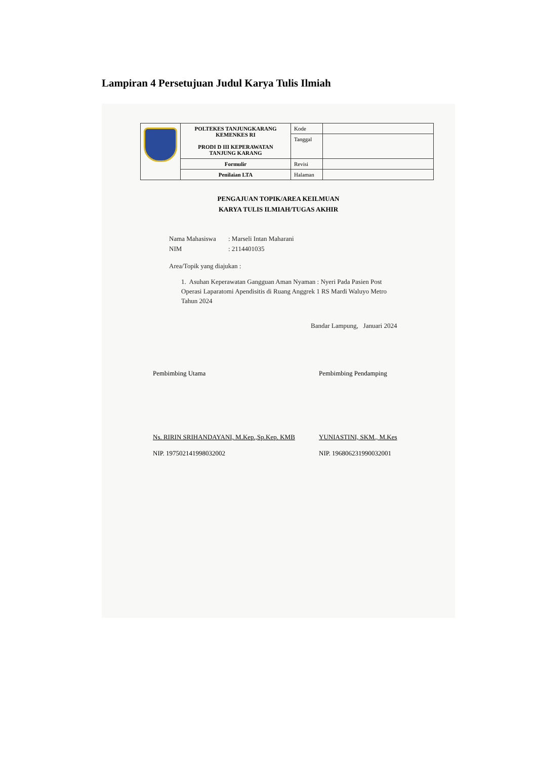Lampiran 4 Persetujuan Judul Karya Tulis Ilmiah
| | POLTEKES TANJUNGKARANG KEMENKES RI PRODI D III KEPERAWATAN TANJUNG KARANG | Kode | |
| | | Tanggal | |
| | Formulir | Revisi | |
| | Penilaian LTA | Halaman | |
PENGAJUAN TOPIK/AREA KEILMUAN
KARYA TULIS ILMIAH/TUGAS AKHIR
Nama Mahasiswa: Marseli Intan Maharani
NIM: 2114401035
Area/Topik yang diajukan :
1. Asuhan Keperawatan Gangguan Aman Nyaman : Nyeri Pada Pasien Post Operasi Laparatomi Apendisitis di Ruang Anggrek 1 RS Mardi Waluyo Metro Tahun 2024
Bandar Lampung, Januari 2024
Pembimbing Utama
Ns. RIRIN SRIHANDAYANI, M.Kep.,Sp.Kep. KMB
NIP. 197502141998032002
Pembimbing Pendamping
YUNIASTINI, SKM., M.Kes
NIP. 196806231990032001